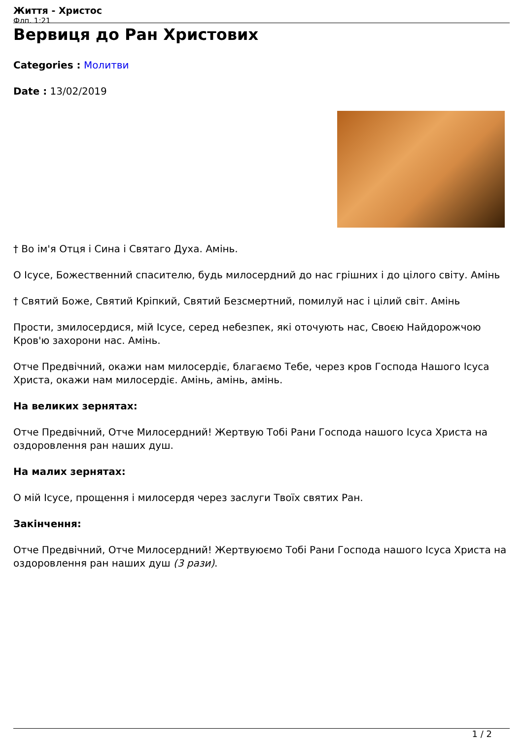Життя - Христос
Флп. 1:21
Вервиця до Ран Христових
Categories : Молитви
Date : 13/02/2019
† Во ім'я Отця і Сина і Святаго Духа. Амінь.
О Ісусе, Божественний спасителю, будь милосердний до нас грішних і до цілого світу. Амінь
† Святий Боже, Святий Кріпкий, Святий Безсмертний, помилуй нас і цілий світ. Амінь
Прости, змилосердися, мій Ісусе, серед небезпек, які оточують нас, Своєю Найдорожчою Кров'ю захорони нас. Амінь.
Отче Предвічний, окажи нам милосердіє, благаємо Тебе, через кров Господа Нашого Ісуса Христа, окажи нам милосердіє. Амінь, амінь, амінь.
На великих зернятах:
Отче Предвічний, Отче Милосердний! Жертвую Тобі Рани Господа нашого Ісуса Христа на оздоровлення ран наших душ.
На малих зернятах:
О мій Ісусе, прощення і милосердя через заслуги Твоїх святих Ран.
Закінчення:
Отче Предвічний, Отче Милосердний! Жертвуюємо Тобі Рани Господа нашого Ісуса Христа на оздоровлення ран наших душ (3 рази).
1 / 2